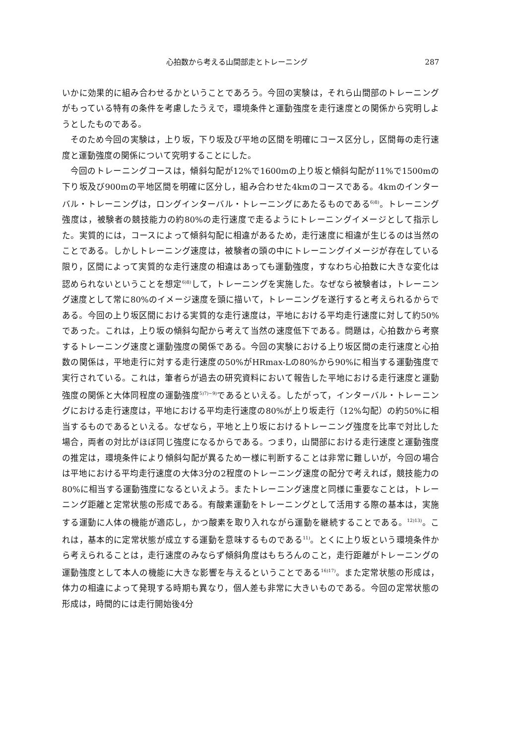心拍数から考える山間部走とトレーニング 287
いかに効果的に組み合わせるかということであろう。今回の実験は，それら山間部のトレーニングがもっている特有の条件を考慮したうえで，環境条件と運動強度を走行速度との関係から究明しようとしたものである。
そのため今回の実験は，上り坂，下り坂及び平地の区間を明確にコース区分し，区間毎の走行速度と運動強度の関係について究明することにした。
今回のトレーニングコースは，傾斜勾配が12%で1600mの上り坂と傾斜勾配が11%で1500mの下り坂及び900mの平地区間を明確に区分し，組み合わせた4kmのコースである。4kmのインターバル・トレーニングは，ロングインターバル・トレーニングにあたるものである<sup>6)8)</sup>。トレーニング強度は，被験者の競技能力の約80%の走行速度で走るようにトレーニングイメージとして指示した。実質的には，コースによって傾斜勾配に相違があるため，走行速度に相違が生じるのは当然のことである。しかしトレーニング速度は，被験者の頭の中にトレーニングイメージが存在している限り，区間によって実質的な走行速度の相違はあっても運動強度，すなわち心拍数に大きな変化は認められないということを想定<sup>6)8)</sup>して，トレーニングを実施した。なぜなら被験者は，トレーニング速度として常に80%のイメージ速度を頭に描いて，トレーニングを遂行すると考えられるからである。今回の上り坂区間における実質的な走行速度は，平地における平均走行速度に対して約50%であった。これは，上り坂の傾斜勾配から考えて当然の速度低下である。問題は，心拍数から考察するトレーニング速度と運動強度の関係である。今回の実験における上り坂区間の走行速度と心拍数の関係は，平地走行に対する走行速度の50%がHRmax-Lの80%から90%に相当する運動強度で実行されている。これは，筆者らが過去の研究資料において報告した平地における走行速度と運動強度の関係と大体同程度の運動強度<sup>5)7)~9)</sup>であるといえる。したがって，インターバル・トレーニングにおける走行速度は，平地における平均走行速度の80%が上り坂走行（12%勾配）の約50%に相当するものであるといえる。なぜなら，平地と上り坂におけるトレーニング強度を比率で対比した場合，両者の対比がほぼ同じ強度になるからである。つまり，山間部における走行速度と運動強度の推定は，環境条件により傾斜勾配が異るため一様に判断することは非常に難しいが，今回の場合は平地における平均走行速度の大体3分の2程度のトレーニング速度の配分で考えれば，競技能力の80%に相当する運動強度になるといえよう。またトレーニング速度と同様に重要なことは，トレーニング距離と定常状態の形成である。有酸素運動をトレーニングとして活用する際の基本は，実施する運動に人体の機能が適応し，かつ酸素を取り入れながら運動を継続することである。<sup>12)13)</sup>。これは，基本的に定常状態が成立する運動を意味するものである<sup>11)</sup>。とくに上り坂という環境条件から考えられることは，走行速度のみならず傾斜角度はもちろんのこと，走行距離がトレーニングの運動強度として本人の機能に大きな影響を与えるということである<sup>16)17)</sup>。また定常状態の形成は，体力の相違によって発現する時期も異なり，個人差も非常に大きいものである。今回の定常状態の形成は，時間的には走行開始後4分